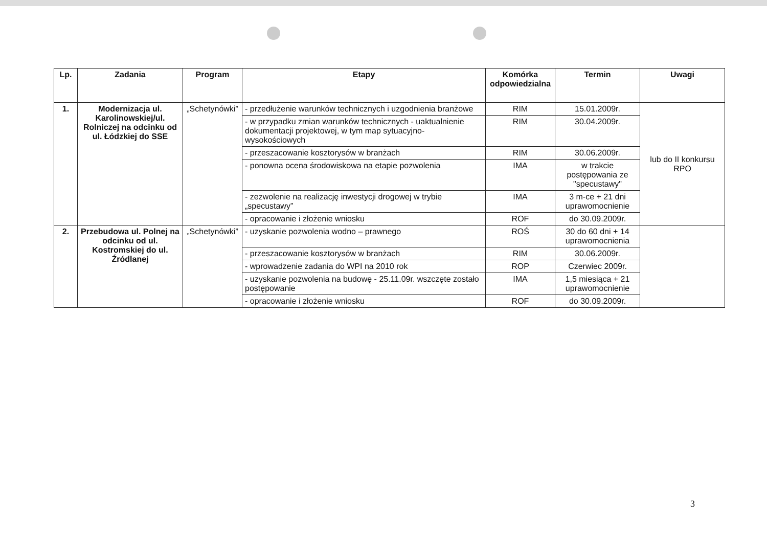| Lp. | Zadania | Program | Etapy | Komórka odpowiedzialna | Termin | Uwagi |
| --- | --- | --- | --- | --- | --- | --- |
| 1. | Modernizacja ul. Karolinowskiej/ul. Rolniczej na odcinku od ul. Łódzkiej do SSE | „Schetynówki” | - przedłużenie warunków technicznych i uzgodnienia branżowe | RIM | 15.01.2009r. | lub do II konkursu RPO |
| | | | - w przypadku zmian warunków technicznych - uaktualnienie dokumentacji projektowej, w tym map sytuacyjno- wysokościowych | RIM | 30.04.2009r. | |
| | | | - przeszacowanie kosztorysów w branżach | RIM | 30.06.2009r. | |
| | | | - ponowna ocena środowiskowa na etapie pozwolenia | IMA | w trakcie postępowania ze "specustawy" | |
| | | | - zezwolenie na realizację inwestycji drogowej w trybie „specustawy” | IMA | 3 m-ce + 21 dni uprawomocnienie | |
| | | | - opracowanie i złożenie wniosku | ROF | do 30.09.2009r. | |
| 2. | Przebudowa ul. Polnej na odcinku od ul. Kostromskiej do ul. Źródlanej | „Schetynówki” | - uzyskanie pozwolenia wodno – prawnego | ROŚ | 30 do 60 dni + 14 uprawomocnienia | |
| | | | - przeszacowanie kosztorysów w branżach | RIM | 30.06.2009r. | |
| | | | - wprowadzenie zadania do WPI na 2010 rok | ROP | Czerwiec 2009r. | |
| | | | - uzyskanie pozwolenia na budowę - 25.11.09r. wszczęte zostało postępowanie | IMA | 1,5 miesiąca + 21 uprawomocnienie | |
| | | | - opracowanie i złożenie wniosku | ROF | do 30.09.2009r. | |
3